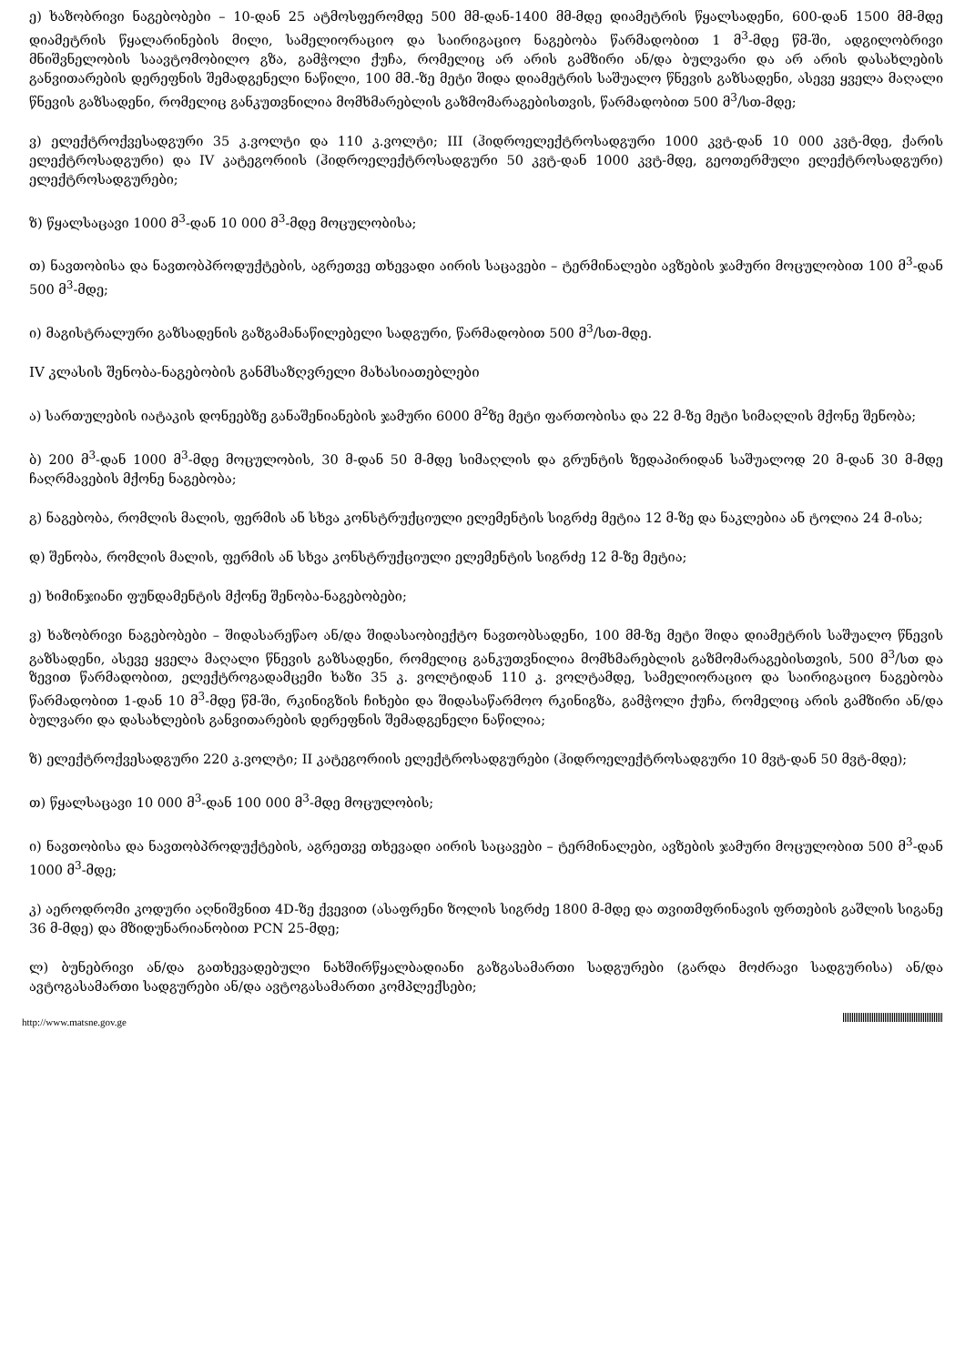ე) ხაზობრივი ნაგებობები – 10-დან 25 ატმოსფერომდე 500 მმ-დან-1400 მმ-მდე დიამეტრის წყალსადენი, 600-დან 1500 მმ-მდე დიამეტრის წყალარინების მილი, სამელიორაციო და საირიგაციო ნაგებობა წარმადობით 1 მ<sup>3</sup>-მდე წმ-ში, ადგილობრივი მნიშვნელობის საავტომობილო გზა, გამჭოლი ქუჩა, რომელიც არ არის გამზირი ან/და ბულვარი და არ არის დასახლების განვითარების დერეფნის შემადგენელი ნაწილი, 100 მმ.-ზე მეტი შიდა დიამეტრის საშუალო წნევის გაზსადენი, ასევე ყველა მაღალი წნევის გაზსადენი, რომელიც განკუთვნილია მომხმარებლის გაზმომარაგებისთვის, წარმადობით 500 მ<sup>3</sup>/სთ-მდე;
ვ) ელექტროქვესადგური 35 კ.ვოლტი და 110 კ.ვოლტი; III (ჰიდროელექტროსადგური 1000 კვტ-დან 10 000 კვტ-მდე, ქარის ელექტროსადგური) და IV კატეგორიის (ჰიდროელექტროსადგური 50 კვტ-დან 1000 კვტ-მდე, გეოთერმული ელექტროსადგური) ელექტროსადგურები;
ზ) წყალსაცავი 1000 მ<sup>3</sup>-დან 10 000 მ<sup>3</sup>-მდე მოცულობისა;
თ) ნავთობისა და ნავთობპროდუქტების, აგრეთვე თხევადი აირის საცავები – ტერმინალები ავზების ჯამური მოცულობით 100 მ<sup>3</sup>-დან 500 მ<sup>3</sup>-მდე;
ი) მაგისტრალური გაზსადენის გაზგამანაწილებელი სადგური, წარმადობით 500 მ<sup>3</sup>/სთ-მდე.
IV კლასის შენობა-ნაგებობის განმსაზღვრელი მახასიათებლები
ა) სართულების იატაკის დონეებზე განაშენიანების ჯამური 6000 მ<sup>2</sup>ზე მეტი ფართობისა და 22 მ-ზე მეტი სიმაღლის მქონე შენობა;
ბ) 200 მ<sup>3</sup>-დან 1000 მ<sup>3</sup>-მდე მოცულობის, 30 მ-დან 50 მ-მდე სიმაღლის და გრუნტის ზედაპირიდან საშუალოდ 20 მ-დან 30 მ-მდე ჩაღრმავების მქონე ნაგებობა;
გ) ნაგებობა, რომლის მალის, ფერმის ან სხვა კონსტრუქციული ელემენტის სიგრძე მეტია 12 მ-ზე და ნაკლებია ან ტოლია 24 მ-ისა;
დ) შენობა, რომლის მალის, ფერმის ან სხვა კონსტრუქციული ელემენტის სიგრძე 12 მ-ზე მეტია;
ე) ხიმინჯიანი ფუნდამენტის მქონე შენობა-ნაგებობები;
ვ) ხაზობრივი ნაგებობები – შიდასარეწაო ან/და შიდასაობიექტო ნავთობსადენი, 100 მმ-ზე მეტი შიდა დიამეტრის საშუალო წნევის გაზსადენი, ასევე ყველა მაღალი წნევის გაზსადენი, რომელიც განკუთვნილია მომხმარებლის გაზმომარაგებისთვის, 500 მ<sup>3</sup>/სთ და ზევით წარმადობით, ელექტროგადამცემი ხაზი 35 კ. ვოლტიდან 110 კ. ვოლტამდე, სამელიორაციო და საირიგაციო ნაგებობა წარმადობით 1-დან 10 მ<sup>3</sup>-მდე წმ-ში, რკინიგზის ჩიხები და შიდასაწარმოო რკინიგზა, გამჭოლი ქუჩა, რომელიც არის გამზირი ან/და ბულვარი და დასახლების განვითარების დერეფნის შემადგენელი ნაწილია;
ზ) ელექტროქვესადგური 220 კ.ვოლტი; II კატეგორიის ელექტროსადგურები (ჰიდროელექტროსადგური 10 მვტ-დან 50 მვტ-მდე);
თ) წყალსაცავი 10 000 მ<sup>3</sup>-დან 100 000 მ<sup>3</sup>-მდე მოცულობის;
ი) ნავთობისა და ნავთობპროდუქტების, აგრეთვე თხევადი აირის საცავები – ტერმინალები, ავზების ჯამური მოცულობით 500 მ<sup>3</sup>-დან 1000 მ<sup>3</sup>-მდე;
კ) აეროდრომი კოდური აღნიშვნით 4D-ზე ქვევით (ასაფრენი ზოლის სიგრძე 1800 მ-მდე და თვითმფრინავის ფრთების გაშლის სიგანე 36 მ-მდე) და მზიდუნარიანობით PCN 25-მდე;
ლ) ბუნებრივი ან/და გათხევადებული ნახშირწყალბადიანი გაზგასამართი სადგურები (გარდა მოძრავი სადგურისა) ან/და ავტოგასამართი სადგურები ან/და ავტოგასამართი კომპლექსები;
http://www.matsne.gov.ge